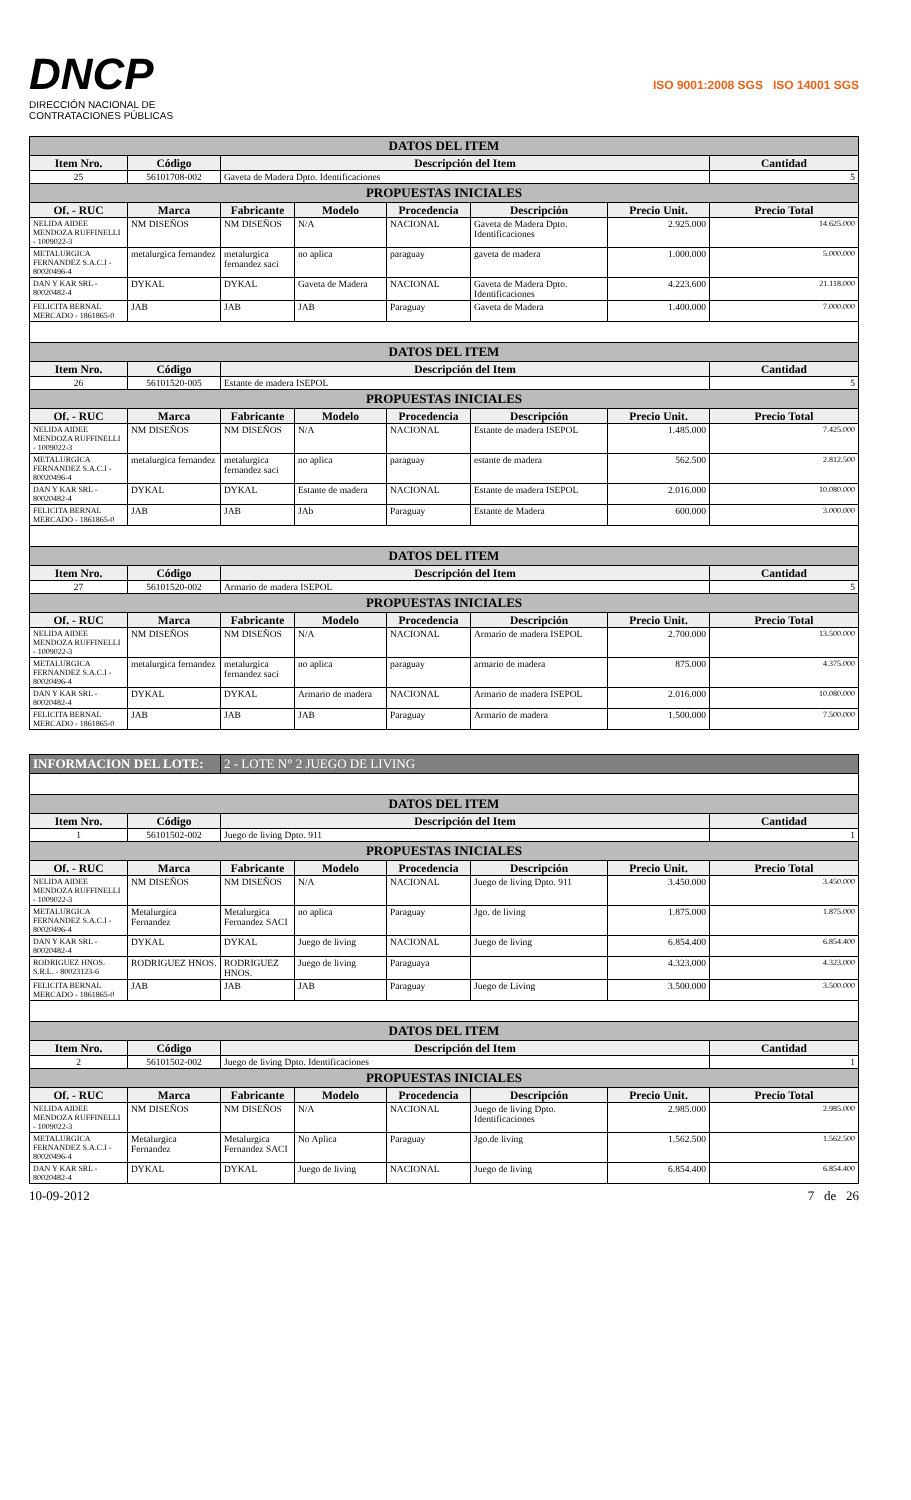DNCP
DIRECCIÓN NACIONAL DE
CONTRATACIONES PÚBLICAS
ISO 9001:2008 SGS ISO 14001 SGS
| DATOS DEL ITEM | | | | | | | |
| --- | --- | --- | --- | --- | --- | --- | --- |
| Item Nro. | Código | Descripción del Item | | | | | Cantidad |
| 25 | 56101708-002 | Gaveta de Madera Dpto. Identificaciones | | | | | 5 |
| PROPUESTAS INICIALES | | | | | | | |
| Of. - RUC | Marca | Fabricante | Modelo | Procedencia | Descripción | Precio Unit. | Precio Total |
| NELIDA AIDEE MENDOZA RUFFINELLI - 1009022-3 | NM DISEÑOS | NM DISEÑOS | N/A | NACIONAL | Gaveta de Madera Dpto. Identificaciones | 2.925.000 | 14.625.000 |
| METALURGICA FERNANDEZ S.A.C.I - 80020496-4 | metalurgica fernandez | metalurgica fernandez saci | no aplica | paraguay | gaveta de madera | 1.000.000 | 5.000.000 |
| DAN Y KAR SRL - 80020482-4 | DYKAL | DYKAL | Gaveta de Madera | NACIONAL | Gaveta de Madera Dpto. Identificaciones | 4.223.600 | 21.118.000 |
| FELICITA BERNAL MERCADO - 1861865-0 | JAB | JAB | JAB | Paraguay | Gaveta de Madera | 1.400.000 | 7.000.000 |
| DATOS DEL ITEM | | | | | | | |
| Item Nro. | Código | Descripción del Item | | | | | Cantidad |
| 26 | 56101520-005 | Estante de madera ISEPOL | | | | | 5 |
| PROPUESTAS INICIALES | | | | | | | |
| Of. - RUC | Marca | Fabricante | Modelo | Procedencia | Descripción | Precio Unit. | Precio Total |
| NELIDA AIDEE MENDOZA RUFFINELLI - 1009022-3 | NM DISEÑOS | NM DISEÑOS | N/A | NACIONAL | Estante de madera ISEPOL | 1.485.000 | 7.425.000 |
| METALURGICA FERNANDEZ S.A.C.I - 80020496-4 | metalurgica fernandez | metalurgica fernandez saci | no aplica | paraguay | estante de madera | 562.500 | 2.812.500 |
| DAN Y KAR SRL - 80020482-4 | DYKAL | DYKAL | Estante de madera | NACIONAL | Estante de madera ISEPOL | 2.016.000 | 10.080.000 |
| FELICITA BERNAL MERCADO - 1861865-0 | JAB | JAB | JAb | Paraguay | Estante de Madera | 600.000 | 3.000.000 |
| DATOS DEL ITEM | | | | | | | |
| Item Nro. | Código | Descripción del Item | | | | | Cantidad |
| 27 | 56101520-002 | Armario de madera ISEPOL | | | | | 5 |
| PROPUESTAS INICIALES | | | | | | | |
| Of. - RUC | Marca | Fabricante | Modelo | Procedencia | Descripción | Precio Unit. | Precio Total |
| NELIDA AIDEE MENDOZA RUFFINELLI - 1009022-3 | NM DISEÑOS | NM DISEÑOS | N/A | NACIONAL | Armario de madera ISEPOL | 2.700.000 | 13.500.000 |
| METALURGICA FERNANDEZ S.A.C.I - 80020496-4 | metalurgica fernandez | metalurgica fernandez saci | no aplica | paraguay | armario de madera | 875.000 | 4.375.000 |
| DAN Y KAR SRL - 80020482-4 | DYKAL | DYKAL | Armario de madera | NACIONAL | Armario de madera ISEPOL | 2.016.000 | 10.080.000 |
| FELICITA BERNAL MERCADO - 1861865-0 | JAB | JAB | JAB | Paraguay | Armario de madera | 1.500.000 | 7.500.000 |
| INFORMACION DEL LOTE: | | 2 - LOTE N° 2 JUEGO DE LIVING | | | | | |
| DATOS DEL ITEM | | | | | | | |
| Item Nro. | Código | Descripción del Item | | | | | Cantidad |
| 1 | 56101502-002 | Juego de living Dpto. 911 | | | | | 1 |
| PROPUESTAS INICIALES | | | | | | | |
| Of. - RUC | Marca | Fabricante | Modelo | Procedencia | Descripción | Precio Unit. | Precio Total |
| NELIDA AIDEE MENDOZA RUFFINELLI - 1009022-3 | NM DISEÑOS | NM DISEÑOS | N/A | NACIONAL | Juego de living Dpto. 911 | 3.450.000 | 3.450.000 |
| METALURGICA FERNANDEZ S.A.C.I - 80020496-4 | Metalurgica Fernandez | Metalurgica Fernandez SACI | no aplica | Paraguay | Jgo. de living | 1.875.000 | 1.875.000 |
| DAN Y KAR SRL - 80020482-4 | DYKAL | DYKAL | Juego de living | NACIONAL | Juego de living | 6.854.400 | 6.854.400 |
| RODRIGUEZ HNOS. S.R.L. - 80023123-6 | RODRIGUEZ HNOS. | RODRIGUEZ HNOS. | Juego de living | Paraguaya | | 4.323.000 | 4.323.000 |
| FELICITA BERNAL MERCADO - 1861865-0 | JAB | JAB | JAB | Paraguay | Juego de Living | 3.500.000 | 3.500.000 |
| DATOS DEL ITEM | | | | | | | |
| Item Nro. | Código | Descripción del Item | | | | | Cantidad |
| 2 | 56101502-002 | Juego de living Dpto. Identificaciones | | | | | 1 |
| PROPUESTAS INICIALES | | | | | | | |
| Of. - RUC | Marca | Fabricante | Modelo | Procedencia | Descripción | Precio Unit. | Precio Total |
| NELIDA AIDEE MENDOZA RUFFINELLI - 1009022-3 | NM DISEÑOS | NM DISEÑOS | N/A | NACIONAL | Juego de living Dpto. Identificaciones | 2.985.000 | 2.985.000 |
| METALURGICA FERNANDEZ S.A.C.I - 80020496-4 | Metalurgica Fernandez | Metalurgica Fernandez SACI | No Aplica | Paraguay | Jgo.de living | 1.562.500 | 1.562.500 |
| DAN Y KAR SRL - 80020482-4 | DYKAL | DYKAL | Juego de living | NACIONAL | Juego de living | 6.854.400 | 6.854.400 |
10-09-2012 7 de 26